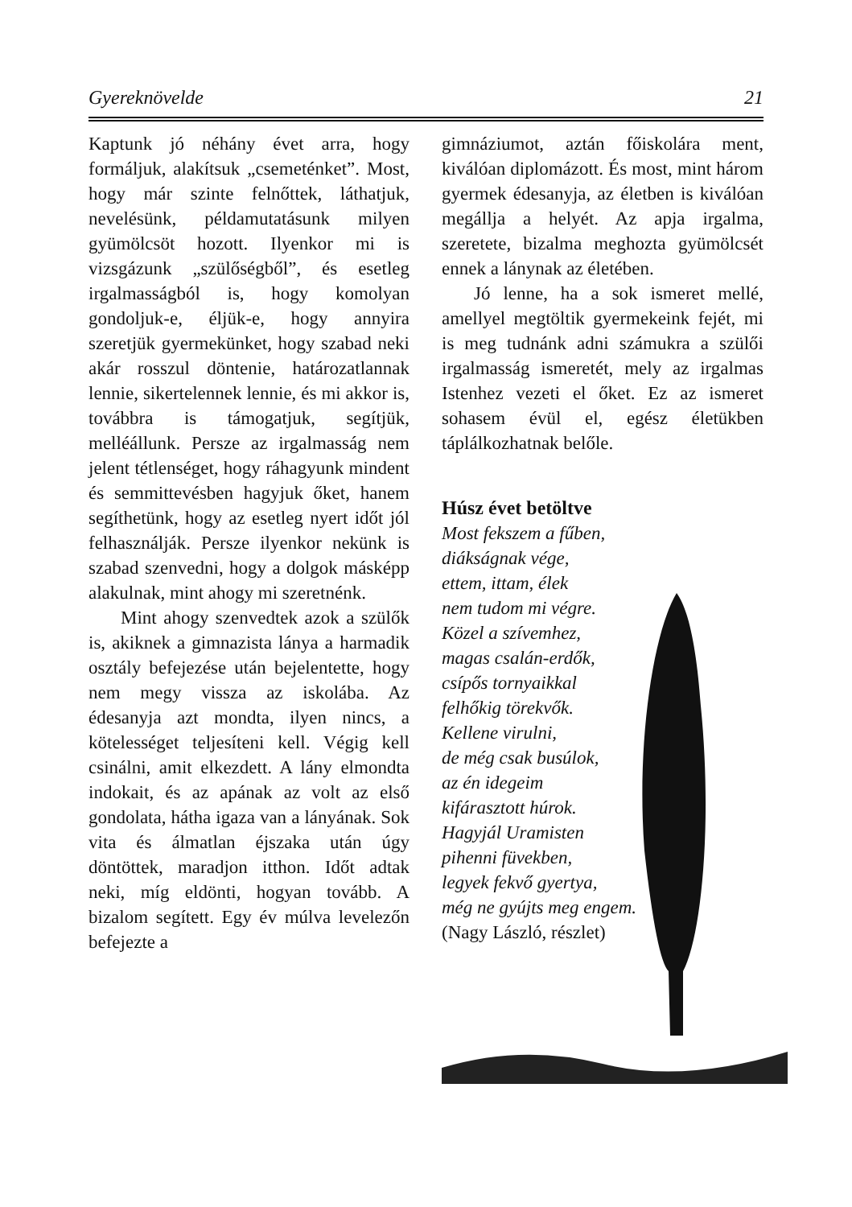Gyereknövelde 21
Kaptunk jó néhány évet arra, hogy formáljuk, alakítsuk „csemeténket”. Most, hogy már szinte felnőttek, láthatjuk, nevelésünk, példamutatásunk milyen gyümölcsöt hozott. Ilyenkor mi is vizsgázunk „szülőségből”, és esetleg irgalmasságból is, hogy komolyan gondoljuk-e, éljük-e, hogy annyira szeretjük gyermekünket, hogy szabad neki akár rosszul döntenie, határozatlannak lennie, sikertelennek lennie, és mi akkor is, továbbra is támogatjuk, segítjük, melléállunk. Persze az irgalmasság nem jelent tétlenséget, hogy ráhagyunk mindent és semmittevésben hagyjuk őket, hanem segíthetünk, hogy az esetleg nyert időt jól felhasználják. Persze ilyenkor nekünk is szabad szenvedni, hogy a dolgok másképp alakulnak, mint ahogy mi szeretnénk.
Mint ahogy szenvedtek azok a szülők is, akiknek a gimnazista lánya a harmadik osztály befejezése után bejelentette, hogy nem megy vissza az iskolába. Az édesanyja azt mondta, ilyen nincs, a kötelességet teljesíteni kell. Végig kell csinálni, amit elkezdett. A lány elmondta indokait, és az apának az volt az első gondolata, hátha igaza van a lányának. Sok vita és álmatlan éjszaka után úgy döntöttek, maradjon itthon. Időt adtak neki, míg eldönti, hogyan tovább. A bizalom segített. Egy év múlva levelezőn befejezte a
gimnáziumot, aztán főiskolára ment, kiválóan diplomázott. És most, mint három gyermek édesanyja, az életben is kiválóan megállja a helyét. Az apja irgalma, szeretete, bizalma meghozta gyümölcsét ennek a lánynak az életében.
Jó lenne, ha a sok ismeret mellé, amellyel megtöltik gyermekeink fejét, mi is meg tudnánk adni számukra a szülői irgalmasság ismeretét, mely az irgalmas Istenhez vezeti el őket. Ez az ismeret sohasem évül el, egész életükben táplálkozhatnak belőle.
Húsz évet betöltve
Most fekszem a fűben,
diákságnak vége,
ettem, ittam, élek
nem tudom mi végre.
Közel a szívemhez,
magas csalán-erdők,
csípős tornyaikkal
felhőkig törekvők.
Kellene virulni,
de még csak busúlok,
az én idegeim
kifárasztott húrok.
Hagyjál Uramisten
pihenni füvekben,
legyek fekvő gyertya,
még ne gyújts meg engem.
(Nagy László, részlet)